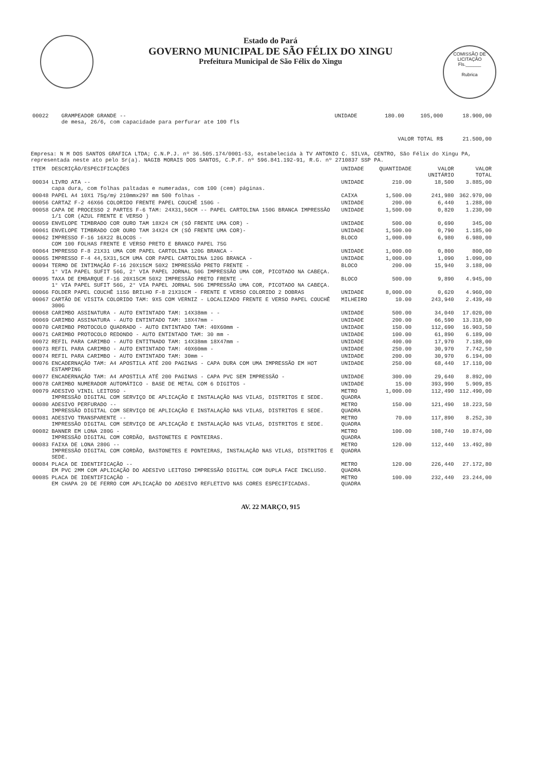COMISSÃO DE LICITAÇÃO
Fls.______
Rubrica
Estado do Pará
GOVERNO MUNICIPAL DE SÃO FÉLIX DO XINGU
Prefeitura Municipal de São Félix do Xingu
| 00022 | GRAMPEADOR GRANDE -- de mesa, 26/6, com capacidade para perfurar ate 100 fls | UNIDADE | 180.00 | 105,000 | 18.900,00 |
| VALOR TOTAL R$ | | | | | 21.500,00 |
Empresa: N M DOS SANTOS GRAFICA LTDA; C.N.P.J. nº 36.505.174/0001-53, estabelecida à TV ANTONIO C. SILVA, CENTRO, São Félix do Xingu PA, representada neste ato pelo Sr(a). NAGIB MORAIS DOS SANTOS, C.P.F. nº 596.841.192-91, R.G. nº 2710837 SSP PA.
| ITEM | DESCRIÇÃO/ESPECIFICAÇÕES | UNIDADE | QUANTIDADE | VALOR UNITÁRIO | VALOR TOTAL |
| --- | --- | --- | --- | --- | --- |
| 00034 | LIVRO ATA -- capa dura, com folhas paltadas e numeradas, com 100 (cem) páginas. | UNIDADE | 210.00 | 18,500 | 3.885,00 |
| 00048 | PAPEL A4 10X1 75g/mý 210mmx297 mm 500 folhas - | CAIXA | 1,500.00 | 241,980 | 362.970,00 |
| 00056 | CARTAZ F-2 46X66 COLORIDO FRENTE PAPEL COUCHÊ 150G - | UNIDADE | 200.00 | 6,440 | 1.288,00 |
| 00058 | CAPA DE PROCESSO 2 PARTES F-6 TAM: 24X31,50CM -- PAPEL CARTOLINA 150G BRANCA IMPRESSÃO 1/1 COR (AZUL FRENTE E VERSO ) | UNIDADE | 1,500.00 | 0,820 | 1.230,00 |
| 00059 | ENVELOPE TIMBRADO COR OURO TAM 18X24 CM (SÓ FRENTE UMA COR) - | UNIDADE | 500.00 | 0,690 | 345,00 |
| 00061 | ENVELOPE TIMBRADO COR OURO TAM 34X24 CM (SÓ FRENTE UMA COR)- | UNIDADE | 1,500.00 | 0,790 | 1.185,00 |
| 00062 | IMPRESSO F-16 16X22 BLOCOS - COM 100 FOLHAS FRENTE E VERSO PRETO E BRANCO PAPEL 75G | BLOCO | 1,000.00 | 6,980 | 6.980,00 |
| 00064 | IMPRESSO F-8 21X31 UMA COR PAPEL CARTOLINA 120G BRANCA - | UNIDADE | 1,000.00 | 0,800 | 800,00 |
| 00065 | IMPRESSO F-4 44,5X31,5CM UMA COR PAPEL CARTOLINA 120G BRANCA - | UNIDADE | 1,000.00 | 1,090 | 1.090,00 |
| 00094 | TERMO DE INTIMAÇÃO F-16 20X15CM 50X2 IMPRESSÃO PRETO FRENTE - 1° VIA PAPEL SUFIT 56G, 2° VIA PAPEL JORNAL 50G IMPRESSÃO UMA COR, PICOTADO NA CABEÇA. | BLOCO | 200.00 | 15,940 | 3.188,00 |
| 00095 | TAXA DE EMBARQUE F-16 20X15CM 50X2 IMPRESSÃO PRETO FRENTE - 1° VIA PAPEL SUFIT 56G, 2° VIA PAPEL JORNAL 50G IMPRESSÃO UMA COR, PICOTADO NA CABEÇA. | BLOCO | 500.00 | 9,890 | 4.945,00 |
| 00066 | FOLDER PAPEL COUCHÊ 115G BRILHO F-8 21X31CM - FRENTE E VERSO COLORIDO 2 DOBRAS | UNIDADE | 8,000.00 | 0,620 | 4.960,00 |
| 00067 | CARTÃO DE VISITA COLORIDO TAM: 9X5 COM VERNIZ - LOCALIZADO FRENTE E VERSO PAPEL COUCHÊ 300G | MILHEIRO | 10.00 | 243,940 | 2.439,40 |
| 00068 | CARIMBO ASSINATURA - AUTO ENTINTADO TAM: 14X38mm - - | UNIDADE | 500.00 | 34,040 | 17.020,00 |
| 00069 | CARIMBO ASSINATURA - AUTO ENTINTADO TAM: 18X47mm - | UNIDADE | 200.00 | 66,590 | 13.318,00 |
| 00070 | CARIMBO PROTOCOLO QUADRADO - AUTO ENTINTADO TAM: 40X60mm - | UNIDADE | 150.00 | 112,690 | 16.903,50 |
| 00071 | CARIMBO PROTOCOLO REDONDO - AUTO ENTINTADO TAM: 30 mm - | UNIDADE | 100.00 | 61,890 | 6.189,00 |
| 00072 | REFIL PARA CARIMBO - AUTO ENTITNADO TAM: 14X38mm 18X47mm - | UNIDADE | 400.00 | 17,970 | 7.188,00 |
| 00073 | REFIL PARA CARIMBO - AUTO ENTINTADO TAM: 40X60mm - | UNIDADE | 250.00 | 30,970 | 7.742,50 |
| 00074 | REFIL PARA CARIMBO - AUTO ENTINTADO TAM: 30mm - | UNIDADE | 200.00 | 30,970 | 6.194,00 |
| 00076 | ENCADERNAÇÃO TAM: A4 APOSTILA ATÉ 200 PAGINAS - CAPA DURA COM UMA IMPRESSÃO EM HOT ESTAMPING | UNIDADE | 250.00 | 68,440 | 17.110,00 |
| 00077 | ENCADERNAÇÃO TAM: A4 APOSTILA ATÉ 200 PAGINAS - CAPA PVC SEM IMPRESSÃO - | UNIDADE | 300.00 | 29,640 | 8.892,00 |
| 00078 | CARIMBO NUMERADOR AUTOMÁTICO - BASE DE METAL COM 6 DIGITOS - | UNIDADE | 15.00 | 393,990 | 5.909,85 |
| 00079 | ADESIVO VINIL LEITOSO - IMPRESSÃO DIGITAL COM SERVIÇO DE APLICAÇÃO E INSTALAÇÃO NAS VILAS, DISTRITOS E SEDE. | METRO QUADRA | 1,000.00 | 112,490 | 112.490,00 |
| 00080 | ADESIVO PERFURADO -- IMPRESSÃO DIGITAL COM SERVIÇO DE APLICAÇÃO E INSTALAÇÃO NAS VILAS, DISTRITOS E SEDE. | METRO QUADRA | 150.00 | 121,490 | 18.223,50 |
| 00081 | ADESIVO TRANSPARENTE -- IMPRESSÃO DIGITAL COM SERVIÇO DE APLICAÇÃO E INSTALAÇÃO NAS VILAS, DISTRITOS E SEDE. | METRO QUADRA | 70.00 | 117,890 | 8.252,30 |
| 00082 | BANNER EM LONA 280G - IMPRESSÃO DIGITAL COM CORDÃO, BASTONETES E PONTEIRAS. | METRO QUADRA | 100.00 | 108,740 | 10.874,00 |
| 00083 | FAIXA DE LONA 280G -- IMPRESSÃO DIGITAL COM CORDÃO, BASTONETES E PONTEIRAS, INSTALAÇÃO NAS VILAS, DISTRITOS E SEDE. | METRO QUADRA | 120.00 | 112,440 | 13.492,80 |
| 00084 | PLACA DE IDENTIFICAÇÃO -- EM PVC 2MM COM APLICAÇÃO DO ADESIVO LEITOSO IMPRESSÃO DIGITAL COM DUPLA FACE INCLUSO. | METRO QUADRA | 120.00 | 226,440 | 27.172,80 |
| 00085 | PLACA DE IDENTIFICAÇÃO - EM CHAPA 20 DE FERRO COM APLICAÇÃO DO ADESIVO REFLETIVO NAS CORES ESPECIFICADAS. | METRO QUADRA | 100.00 | 232,440 | 23.244,00 |
AV. 22 MARÇO, 915